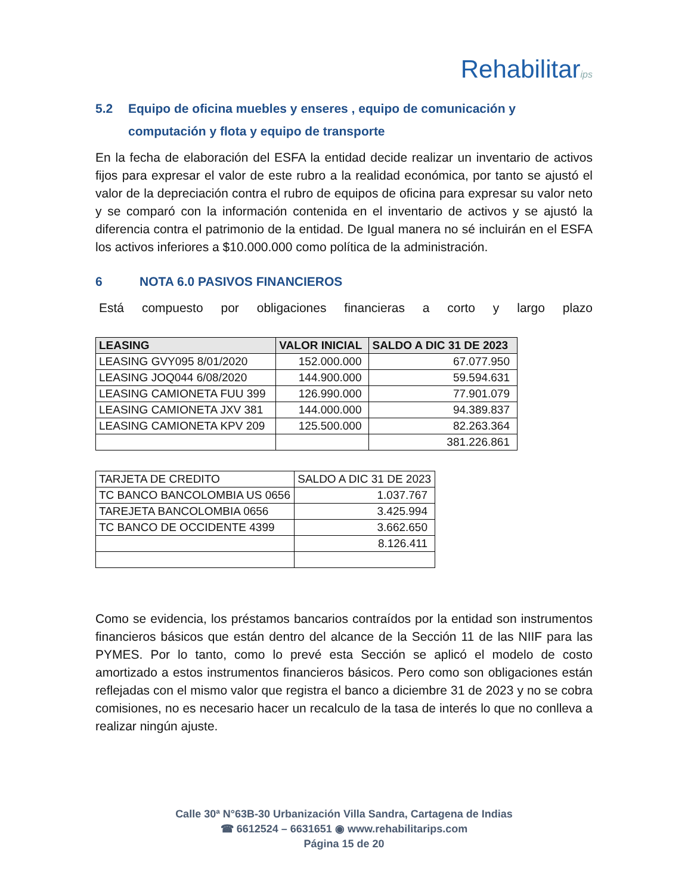Rehabilitarips
5.2 Equipo de oficina muebles y enseres , equipo de comunicación y computación y flota y equipo de transporte
En la fecha de elaboración del ESFA la entidad decide realizar un inventario de activos fijos para expresar el valor de este rubro a la realidad económica, por tanto se ajustó el valor de la depreciación contra el rubro de equipos de oficina para expresar su valor neto y se comparó con la información contenida en el inventario de activos y se ajustó la diferencia contra el patrimonio de la entidad. De Igual manera no sé incluirán en el ESFA los activos inferiores a $10.000.000 como política de la administración.
6 NOTA 6.0 PASIVOS FINANCIEROS
Está compuesto por obligaciones financieras a corto y largo plazo
| LEASING | VALOR INICIAL | SALDO A DIC 31 DE 2023 |
| --- | --- | --- |
| LEASING GVY095 8/01/2020 | 152.000.000 | 67.077.950 |
| LEASING JOQ044 6/08/2020 | 144.900.000 | 59.594.631 |
| LEASING CAMIONETA FUU 399 | 126.990.000 | 77.901.079 |
| LEASING CAMIONETA JXV 381 | 144.000.000 | 94.389.837 |
| LEASING CAMIONETA KPV 209 | 125.500.000 | 82.263.364 |
| | | 381.226.861 |
| TARJETA DE CREDITO | SALDO A DIC 31 DE 2023 |
| TC BANCO BANCOLOMBIA US 0656 | 1.037.767 |
| TAREJETA BANCOLOMBIA 0656 | 3.425.994 |
| TC BANCO DE OCCIDENTE 4399 | 3.662.650 |
| | 8.126.411 |
Como se evidencia, los préstamos bancarios contraídos por la entidad son instrumentos financieros básicos que están dentro del alcance de la Sección 11 de las NIIF para las PYMES. Por lo tanto, como lo prevé esta Sección se aplicó el modelo de costo amortizado a estos instrumentos financieros básicos. Pero como son obligaciones están reflejadas con el mismo valor que registra el banco a diciembre 31 de 2023 y no se cobra comisiones, no es necesario hacer un recalculo de la tasa de interés lo que no conlleva a realizar ningún ajuste.
Calle 30ª N°63B-30 Urbanización Villa Sandra, Cartagena de Indias
☎ 6612524 – 6631651 ◉ www.rehabilitarips.com
Página 15 de 20